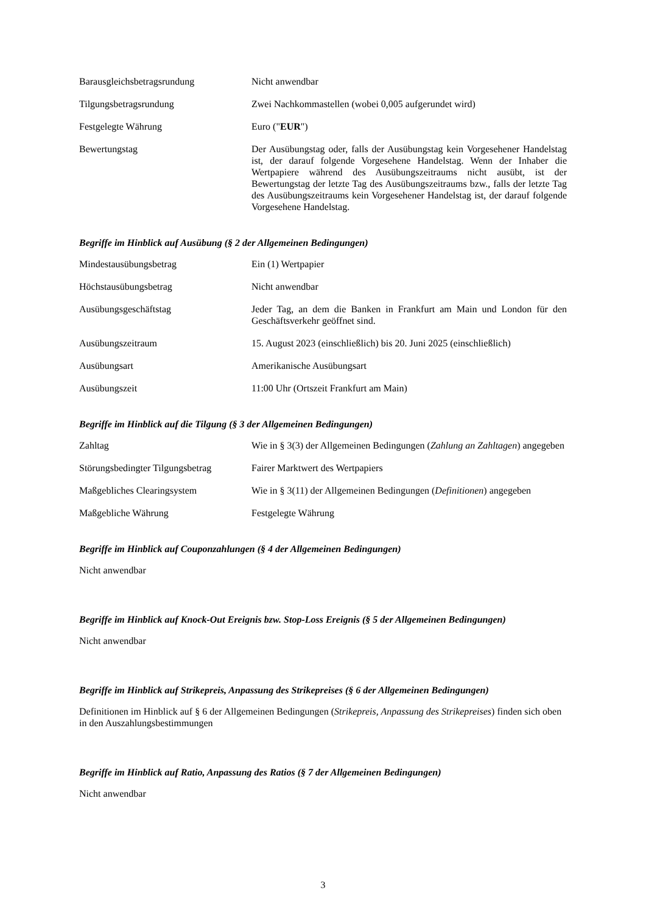| Barausgleichsbetragsrundung | Nicht anwendbar |
| Tilgungsbetragsrundung | Zwei Nachkommastellen (wobei 0,005 aufgerundet wird) |
| Festgelegte Währung | Euro (" EUR ") |
| Bewertungstag | Der Ausübungstag oder, falls der Ausübungstag kein Vorgesehener Handelstag ist, der darauf folgende Vorgesehene Handelstag. Wenn der Inhaber die Wertpapiere während des Ausübungszeitraums nicht ausübt, ist der Bewertungstag der letzte Tag des Ausübungszeitraums bzw., falls der letzte Tag des Ausübungszeitraums kein Vorgesehener Handelstag ist, der darauf folgende Vorgesehene Handelstag. |
Begriffe im Hinblick auf Ausübung (§ 2 der Allgemeinen Bedingungen)
| Mindestausübungsbetrag | Ein (1) Wertpapier |
| Höchstausübungsbetrag | Nicht anwendbar |
| Ausübungsgeschäftstag | Jeder Tag, an dem die Banken in Frankfurt am Main und London für den Geschäftsverkehr geöffnet sind. |
| Ausübungszeitraum | 15. August 2023 (einschließlich) bis 20. Juni 2025 (einschließlich) |
| Ausübungsart | Amerikanische Ausübungsart |
| Ausübungszeit | 11:00 Uhr (Ortszeit Frankfurt am Main) |
Begriffe im Hinblick auf die Tilgung (§ 3 der Allgemeinen Bedingungen)
| Zahltag | Wie in § 3(3) der Allgemeinen Bedingungen ( Zahlung an Zahltagen ) angegeben |
| Störungsbedingter Tilgungsbetrag | Fairer Marktwert des Wertpapiers |
| Maßgebliches Clearingsystem | Wie in § 3(11) der Allgemeinen Bedingungen ( Definitionen ) angegeben |
| Maßgebliche Währung | Festgelegte Währung |
Begriffe im Hinblick auf Couponzahlungen (§ 4 der Allgemeinen Bedingungen)
Nicht anwendbar
Begriffe im Hinblick auf Knock-Out Ereignis bzw. Stop-Loss Ereignis (§ 5 der Allgemeinen Bedingungen)
Nicht anwendbar
Begriffe im Hinblick auf Strikepreis, Anpassung des Strikepreises (§ 6 der Allgemeinen Bedingungen)
Definitionen im Hinblick auf § 6 der Allgemeinen Bedingungen (Strikepreis, Anpassung des Strikepreises) finden sich oben in den Auszahlungsbestimmungen
Begriffe im Hinblick auf Ratio, Anpassung des Ratios (§ 7 der Allgemeinen Bedingungen)
Nicht anwendbar
3